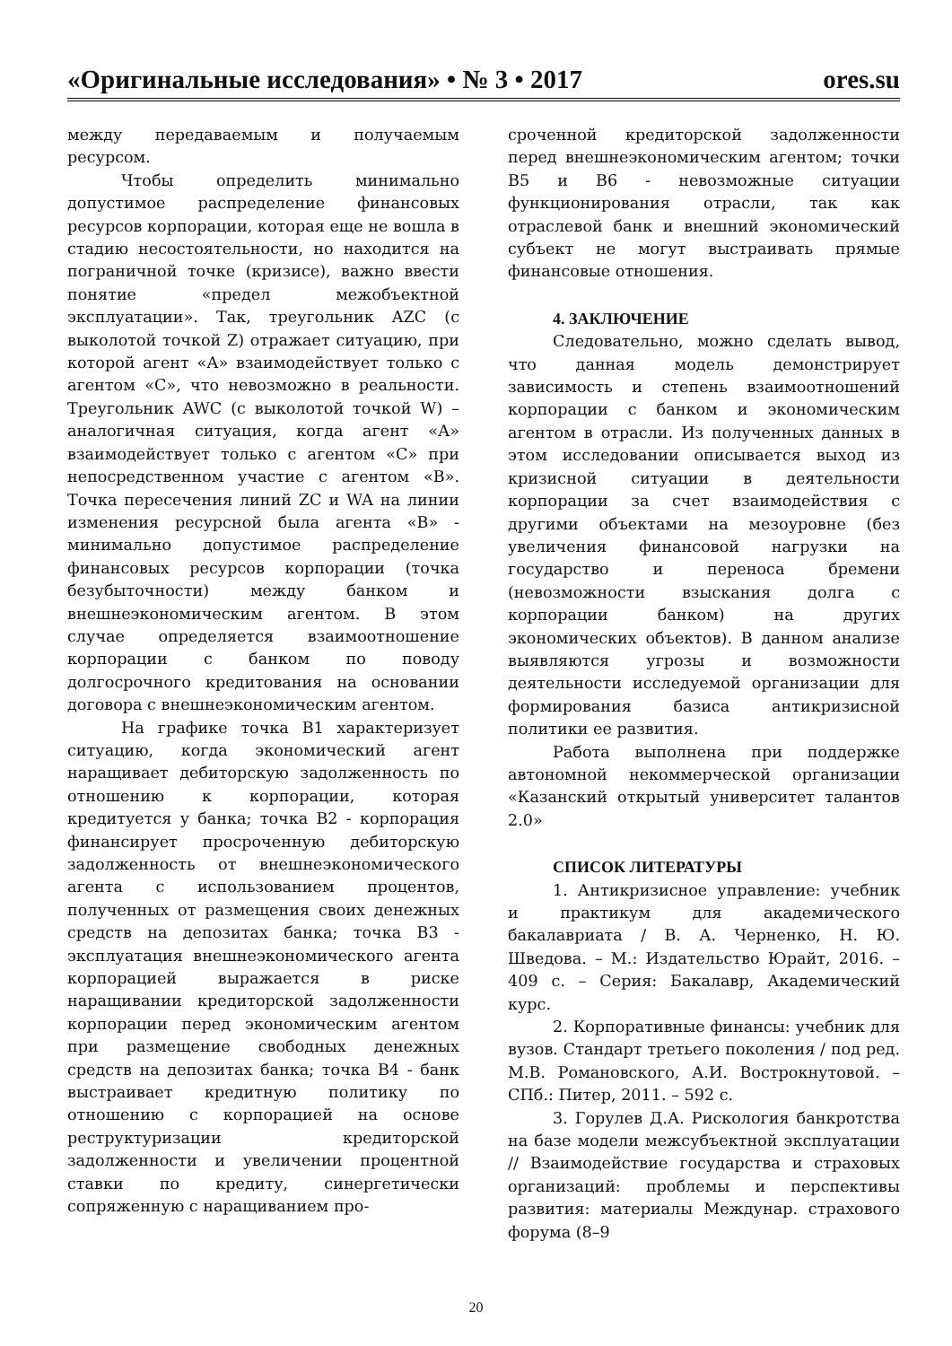«Оригинальные исследования» • № 3 • 2017 ores.su
между передаваемым и получаемым ресурсом.
Чтобы определить минимально допустимое распределение финансовых ресурсов корпорации, которая еще не вошла в стадию несостоятельности, но находится на пограничной точке (кризисе), важно ввести понятие «предел межобъектной эксплуатации». Так, треугольник AZC (с выколотой точкой Z) отражает ситуацию, при которой агент «А» взаимодействует только с агентом «С», что невозможно в реальности. Треугольник AWC (с выколотой точкой W) – аналогичная ситуация, когда агент «А» взаимодействует только с агентом «С» при непосредственном участие с агентом «В». Точка пересечения линий ZC и WA на линии изменения ресурсной была агента «В» - минимально допустимое распределение финансовых ресурсов корпорации (точка безубыточности) между банком и внешнеэкономическим агентом. В этом случае определяется взаимоотношение корпорации с банком по поводу долгосрочного кредитования на основании договора с внешнеэкономическим агентом.
На графике точка В1 характеризует ситуацию, когда экономический агент наращивает дебиторскую задолженность по отношению к корпорации, которая кредитуется у банка; точка В2 - корпорация финансирует просроченную дебиторскую задолженность от внешнеэкономического агента с использованием процентов, полученных от размещения своих денежных средств на депозитах банка; точка В3 - эксплуатация внешнеэкономического агента корпорацией выражается в риске наращивании кредиторской задолженности корпорации перед экономическим агентом при размещение свободных денежных средств на депозитах банка; точка В4 - банк выстраивает кредитную политику по отношению с корпорацией на основе реструктуризации кредиторской задолженности и увеличении процентной ставки по кредиту, синергетически сопряженную с наращиванием про-
сроченной кредиторской задолженности перед внешнеэкономическим агентом; точки В5 и В6 - невозможные ситуации функционирования отрасли, так как отраслевой банк и внешний экономический субъект не могут выстраивать прямые финансовые отношения.
4. ЗАКЛЮЧЕНИЕ
Следовательно, можно сделать вывод, что данная модель демонстрирует зависимость и степень взаимоотношений корпорации с банком и экономическим агентом в отрасли. Из полученных данных в этом исследовании описывается выход из кризисной ситуации в деятельности корпорации за счет взаимодействия с другими объектами на мезоуровне (без увеличения финансовой нагрузки на государство и переноса бремени (невозможности взыскания долга с корпорации банком) на других экономических объектов). В данном анализе выявляются угрозы и возможности деятельности исследуемой организации для формирования базиса антикризисной политики ее развития.
Работа выполнена при поддержке автономной некоммерческой организации «Казанский открытый университет талантов 2.0»
СПИСОК ЛИТЕРАТУРЫ
1. Антикризисное управление: учебник и практикум для академического бакалавриата / В. А. Черненко, Н. Ю. Шведова. – М.: Издательство Юрайт, 2016. – 409 с. – Серия: Бакалавр, Академический курс.
2. Корпоративные финансы: учебник для вузов. Стандарт третьего поколения / под ред. М.В. Романовского, А.И. Вострокнутовой. – СПб.: Питер, 2011. – 592 с.
3. Горулев Д.А. Рискология банкротства на базе модели межсубъектной эксплуатации // Взаимодействие государства и страховых организаций: проблемы и перспективы развития: материалы Междунар. страхового форума (8–9
20